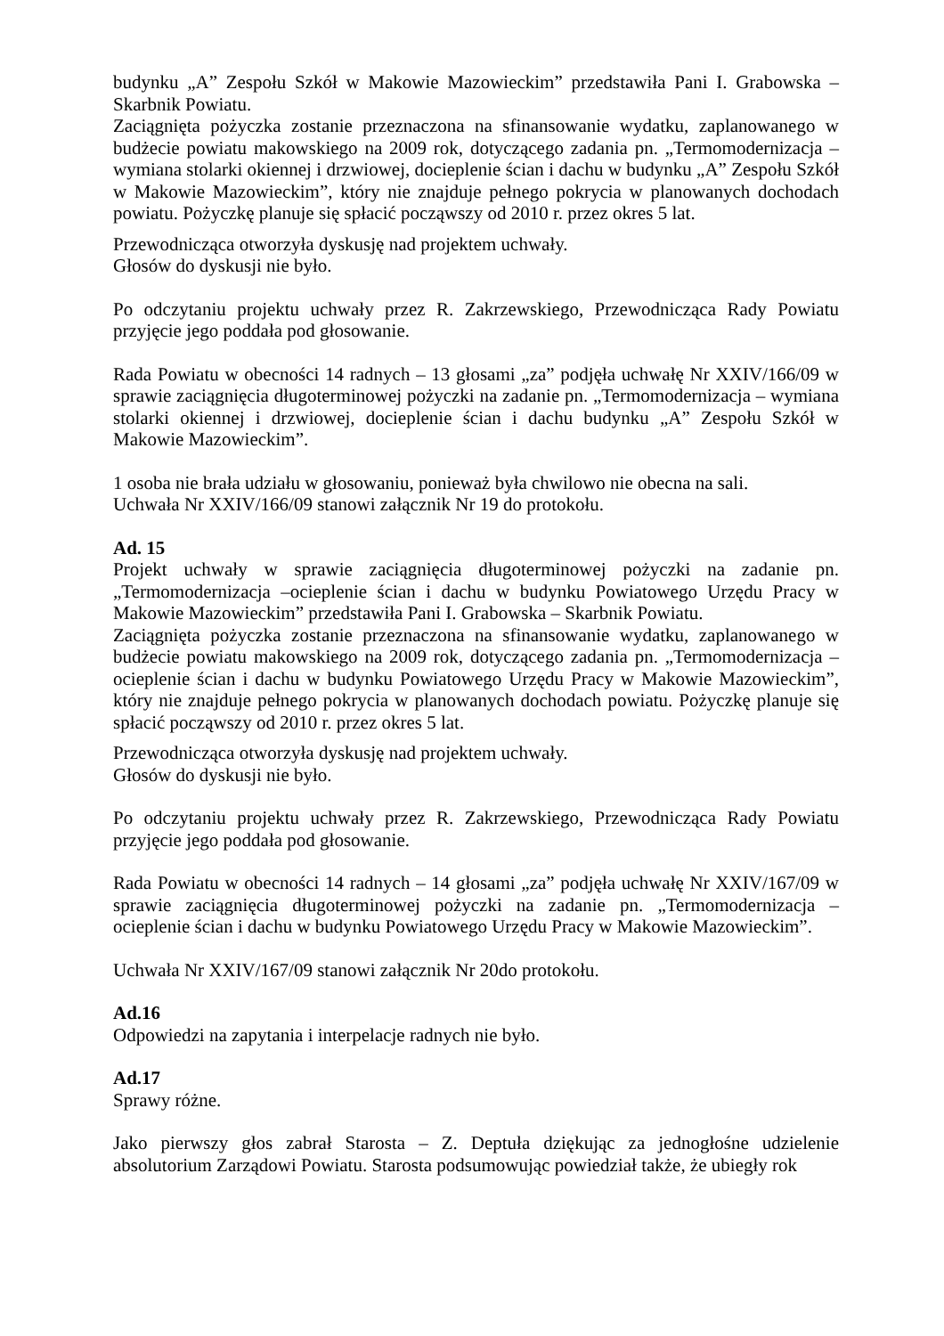budynku „A” Zespołu Szkół w Makowie Mazowieckim” przedstawiła Pani I. Grabowska – Skarbnik Powiatu.
Zaciągnięta pożyczka zostanie przeznaczona na sfinansowanie wydatku, zaplanowanego w budżecie powiatu makowskiego na 2009 rok, dotyczącego zadania pn. „Termomodernizacja – wymiana stolarki okiennej i drzwiowej, docieplenie ścian i dachu w budynku „A” Zespołu Szkół w Makowie Mazowieckim”, który nie znajduje pełnego pokrycia w planowanych dochodach powiatu. Pożyczkę planuje się spłacić począwszy od 2010 r. przez okres 5 lat.
Przewodnicząca otworzyła dyskusję nad projektem uchwały.
Głosów do dyskusji nie było.
Po odczytaniu projektu uchwały przez R. Zakrzewskiego, Przewodnicząca Rady Powiatu przyjęcie jego poddała pod głosowanie.
Rada Powiatu w obecności 14 radnych – 13 głosami „za” podjęła uchwałę Nr XXIV/166/09 w sprawie zaciągnięcia długoterminowej pożyczki na zadanie pn. „Termomodernizacja – wymiana stolarki okiennej i drzwiowej, docieplenie ścian i dachu budynku „A” Zespołu Szkół w Makowie Mazowieckim”.
1 osoba nie brała udziału w głosowaniu, ponieważ była chwilowo nie obecna na sali.
Uchwała Nr XXIV/166/09 stanowi załącznik Nr 19 do protokołu.
Ad. 15
Projekt uchwały w sprawie zaciągnięcia długoterminowej pożyczki na zadanie pn. „Termomodernizacja –ocieplenie ścian i dachu w budynku Powiatowego Urzędu Pracy w Makowie Mazowieckim” przedstawiła Pani I. Grabowska – Skarbnik Powiatu.
Zaciągnięta pożyczka zostanie przeznaczona na sfinansowanie wydatku, zaplanowanego w budżecie powiatu makowskiego na 2009 rok, dotyczącego zadania pn. „Termomodernizacja – ocieplenie ścian i dachu w budynku Powiatowego Urzędu Pracy w Makowie Mazowieckim”, który nie znajduje pełnego pokrycia w planowanych dochodach powiatu. Pożyczkę planuje się spłacić począwszy od 2010 r. przez okres 5 lat.
Przewodnicząca otworzyła dyskusję nad projektem uchwały.
Głosów do dyskusji nie było.
Po odczytaniu projektu uchwały przez R. Zakrzewskiego, Przewodnicząca Rady Powiatu przyjęcie jego poddała pod głosowanie.
Rada Powiatu w obecności 14 radnych – 14 głosami „za” podjęła uchwałę Nr XXIV/167/09 w sprawie zaciągnięcia długoterminowej pożyczki na zadanie pn. „Termomodernizacja – ocieplenie ścian i dachu w budynku Powiatowego Urzędu Pracy w Makowie Mazowieckim”.
Uchwała Nr XXIV/167/09 stanowi załącznik Nr 20do protokołu.
Ad.16
Odpowiedzi na zapytania i interpelacje radnych nie było.
Ad.17
Sprawy różne.
Jako pierwszy głos zabrał Starosta – Z. Deptuła dziękując za jednogłośne udzielenie absolutorium Zarządowi Powiatu. Starosta podsumowując powiedział także, że ubiegły rok